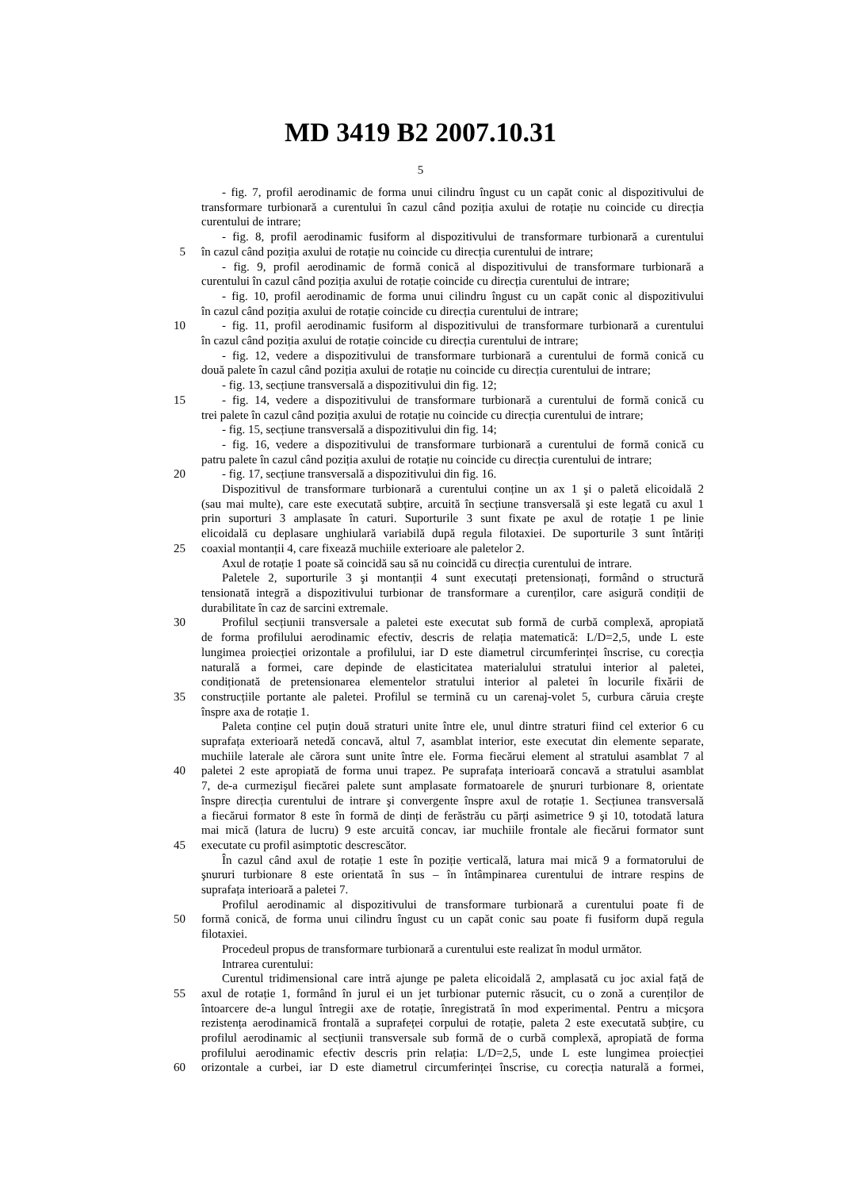MD 3419 B2 2007.10.31
5
- fig. 7, profil aerodinamic de forma unui cilindru îngust cu un capăt conic al dispozitivului de
transformare turbionară a curentului în cazul când poziția axului de rotație nu coincide cu direcția
curentului de intrare;
- fig. 8, profil aerodinamic fusiform al dispozitivului de transformare turbionară a curentului
5 în cazul când poziția axului de rotație nu coincide cu direcția curentului de intrare;
- fig. 9, profil aerodinamic de formă conică al dispozitivului de transformare turbionară a
curentului în cazul când poziția axului de rotație coincide cu direcția curentului de intrare;
- fig. 10, profil aerodinamic de forma unui cilindru îngust cu un capăt conic al dispozitivului
în cazul când poziția axului de rotație coincide cu direcția curentului de intrare;
10 - fig. 11, profil aerodinamic fusiform al dispozitivului de transformare turbionară a curentului
în cazul când poziția axului de rotație coincide cu direcția curentului de intrare;
- fig. 12, vedere a dispozitivului de transformare turbionară a curentului de formă conică cu
două palete în cazul când poziția axului de rotație nu coincide cu direcția curentului de intrare;
- fig. 13, secțiune transversală a dispozitivului din fig. 12;
15 - fig. 14, vedere a dispozitivului de transformare turbionară a curentului de formă conică cu
trei palete în cazul când poziția axului de rotație nu coincide cu direcția curentului de intrare;
- fig. 15, secțiune transversală a dispozitivului din fig. 14;
- fig. 16, vedere a dispozitivului de transformare turbionară a curentului de formă conică cu
patru palete în cazul când poziția axului de rotație nu coincide cu direcția curentului de intrare;
20 - fig. 17, secțiune transversală a dispozitivului din fig. 16.
Dispozitivul de transformare turbionară a curentului conține un ax 1 şi o paletă elicoidală 2
(sau mai multe), care este executată subțire, arcuită în secțiune transversală şi este legată cu axul 1
prin suporturi 3 amplasate în caturi. Suporturile 3 sunt fixate pe axul de rotație 1 pe linie
elicoidală cu deplasare unghiulară variabilă după regula filotaxiei. De suporturile 3 sunt întăriți
25 coaxial montanții 4, care fixează muchiile exterioare ale paletelor 2.
Axul de rotație 1 poate să coincidă sau să nu coincidă cu direcția curentului de intrare.
Paletele 2, suporturile 3 şi montanții 4 sunt executați pretensionați, formând o structură
tensionată integră a dispozitivului turbionar de transformare a curenților, care asigură condiții de
durabilitate în caz de sarcini extremale.
30 Profilul secțiunii transversale a paletei este executat sub formă de curbă complexă, apropiată
de forma profilului aerodinamic efectiv, descris de relația matematică: L/D=2,5, unde L este
lungimea proiecției orizontale a profilului, iar D este diametrul circumferinței înscrise, cu corecția
naturală a formei, care depinde de elasticitatea materialului stratului interior al paletei,
condiționată de pretensionarea elementelor stratului interior al paletei în locurile fixării de
35 construcțiile portante ale paletei. Profilul se termină cu un carenaj-volet 5, curbura căruia creşte
înspre axa de rotație 1.
Paleta conține cel puțin două straturi unite între ele, unul dintre straturi fiind cel exterior 6 cu
suprafața exterioară netedă concavă, altul 7, asamblat interior, este executat din elemente separate,
muchiile laterale ale cărora sunt unite între ele. Forma fiecărui element al stratului asamblat 7 al
40 paletei 2 este apropiată de forma unui trapez. Pe suprafața interioară concavă a stratului asamblat
7, de-a curmezişul fiecărei palete sunt amplasate formatoarele de şnururi turbionare 8, orientate
înspre direcția curentului de intrare şi convergente înspre axul de rotație 1. Secțiunea transversală
a fiecărui formator 8 este în formă de dinți de ferăstrău cu părți asimetrice 9 şi 10, totodată latura
mai mică (latura de lucru) 9 este arcuită concav, iar muchiile frontale ale fiecărui formator sunt
45 executate cu profil asimptotic descrescător.
În cazul când axul de rotație 1 este în poziție verticală, latura mai mică 9 a formatorului de
şnururi turbionare 8 este orientată în sus – în întâmpinarea curentului de intrare respins de
suprafața interioară a paletei 7.
Profilul aerodinamic al dispozitivului de transformare turbionară a curentului poate fi de
50 formă conică, de forma unui cilindru îngust cu un capăt conic sau poate fi fusiform după regula
filotaxiei.
Procedeul propus de transformare turbionară a curentului este realizat în modul următor.
Intrarea curentului:
Curentul tridimensional care intră ajunge pe paleta elicoidală 2, amplasată cu joc axial față de
55 axul de rotație 1, formând în jurul ei un jet turbionar puternic răsucit, cu o zonă a curenților de
întoarcere de-a lungul întregii axe de rotație, înregistrată în mod experimental. Pentru a micşora
rezistența aerodinamică frontală a suprafeței corpului de rotație, paleta 2 este executată subțire, cu
profilul aerodinamic al secțiunii transversale sub formă de o curbă complexă, apropiată de forma
profilului aerodinamic efectiv descris prin relația: L/D=2,5, unde L este lungimea proiecției
60 orizontale a curbei, iar D este diametrul circumferinței înscrise, cu corecția naturală a formei,